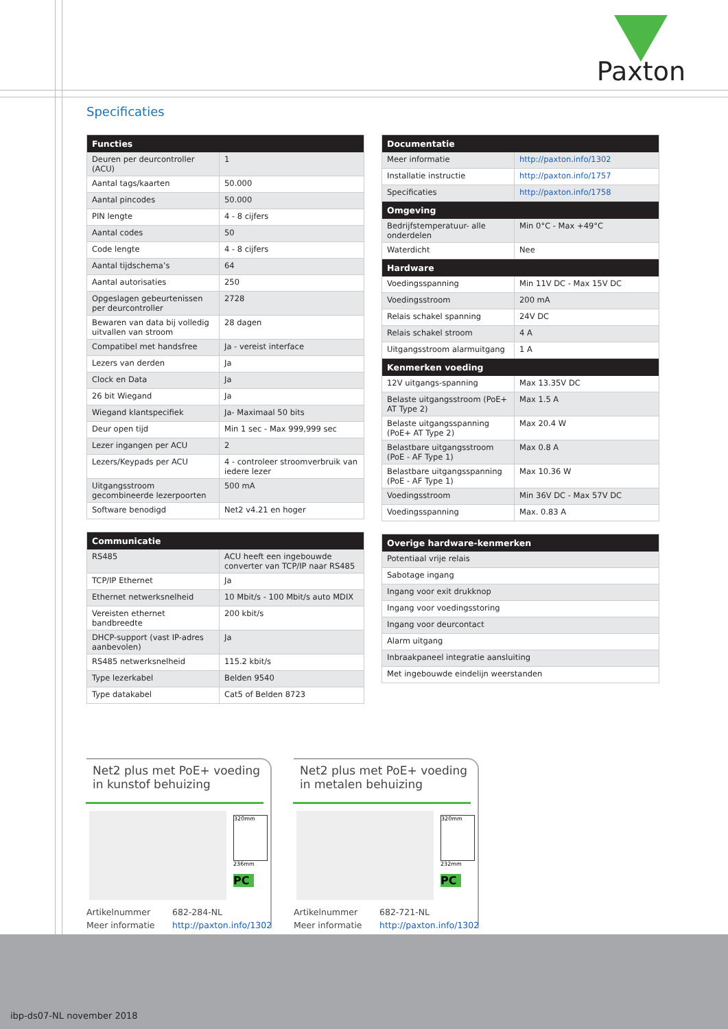Paxton
Specificaties
| Functies | |
| --- | --- |
| Deuren per deurcontroller (ACU) | 1 |
| Aantal tags/kaarten | 50.000 |
| Aantal pincodes | 50.000 |
| PIN lengte | 4 - 8 cijfers |
| Aantal codes | 50 |
| Code lengte | 4 - 8 cijfers |
| Aantal tijdschema’s | 64 |
| Aantal autorisaties | 250 |
| Opgeslagen gebeurtenissen per deurcontroller | 2728 |
| Bewaren van data bij volledig uitvallen van stroom | 28 dagen |
| Compatibel met handsfree | Ja - vereist interface |
| Lezers van derden | Ja |
| Clock en Data | Ja |
| 26 bit Wiegand | Ja |
| Wiegand klantspecifiek | Ja- Maximaal 50 bits |
| Deur open tijd | Min 1 sec - Max 999,999 sec |
| Lezer ingangen per ACU | 2 |
| Lezers/Keypads per ACU | 4 - controleer stroomverbruik van iedere lezer |
| Uitgangsstroom gecombineerde lezerpoorten | 500 mA |
| Software benodigd | Net2 v4.21 en hoger |
| Communicatie | |
| --- | --- |
| RS485 | ACU heeft een ingebouwde converter van TCP/IP naar RS485 |
| TCP/IP Ethernet | Ja |
| Ethernet netwerksnelheid | 10 Mbit/s - 100 Mbit/s auto MDIX |
| Vereisten ethernet bandbreedte | 200 kbit/s |
| DHCP-support (vast IP-adres aanbevolen) | Ja |
| RS485 netwerksnelheid | 115.2 kbit/s |
| Type lezerkabel | Belden 9540 |
| Type datakabel | Cat5 of Belden 8723 |
| Documentatie | |
| --- | --- |
| Meer informatie | http://paxton.info/1302 |
| Installatie instructie | http://paxton.info/1757 |
| Specificaties | http://paxton.info/1758 |
| Omgeving | |
| Bedrijfstemperatuur- alle onderdelen | Min 0°C - Max +49°C |
| Waterdicht | Nee |
| Hardware | |
| Voedingsspanning | Min 11V DC - Max 15V DC |
| Voedingsstroom | 200 mA |
| Relais schakel spanning | 24V DC |
| Relais schakel stroom | 4 A |
| Uitgangsstroom alarmuitgang | 1 A |
| Kenmerken voeding | |
| 12V uitgangs-spanning | Max 13.35V DC |
| Belaste uitgangsstroom (PoE+ AT Type 2) | Max 1.5 A |
| Belaste uitgangsspanning (PoE+ AT Type 2) | Max 20.4 W |
| Belastbare uitgangsstroom (PoE - AF Type 1) | Max 0.8 A |
| Belastbare uitgangsspanning (PoE - AF Type 1) | Max 10.36 W |
| Voedingsstroom | Min 36V DC - Max 57V DC |
| Voedingsspanning | Max. 0.83 A |
| Overige hardware-kenmerken |
| --- |
| Potentiaal vrije relais |
| Sabotage ingang |
| Ingang voor exit drukknop |
| Ingang voor voedingsstoring |
| Ingang voor deurcontact |
| Alarm uitgang |
| Inbraakpaneel integratie aansluiting |
| Met ingebouwde eindelijn weerstanden |
Net2 plus met PoE+ voeding in kunstof behuizing
320mm
236mm
PC
Artikelnummer 682-284-NL Meer informatie http://paxton.info/1302
Net2 plus met PoE+ voeding in metalen behuizing
320mm
232mm
PC
Artikelnummer 682-721-NL Meer informatie http://paxton.info/1302
ibp-ds07-NL november 2018